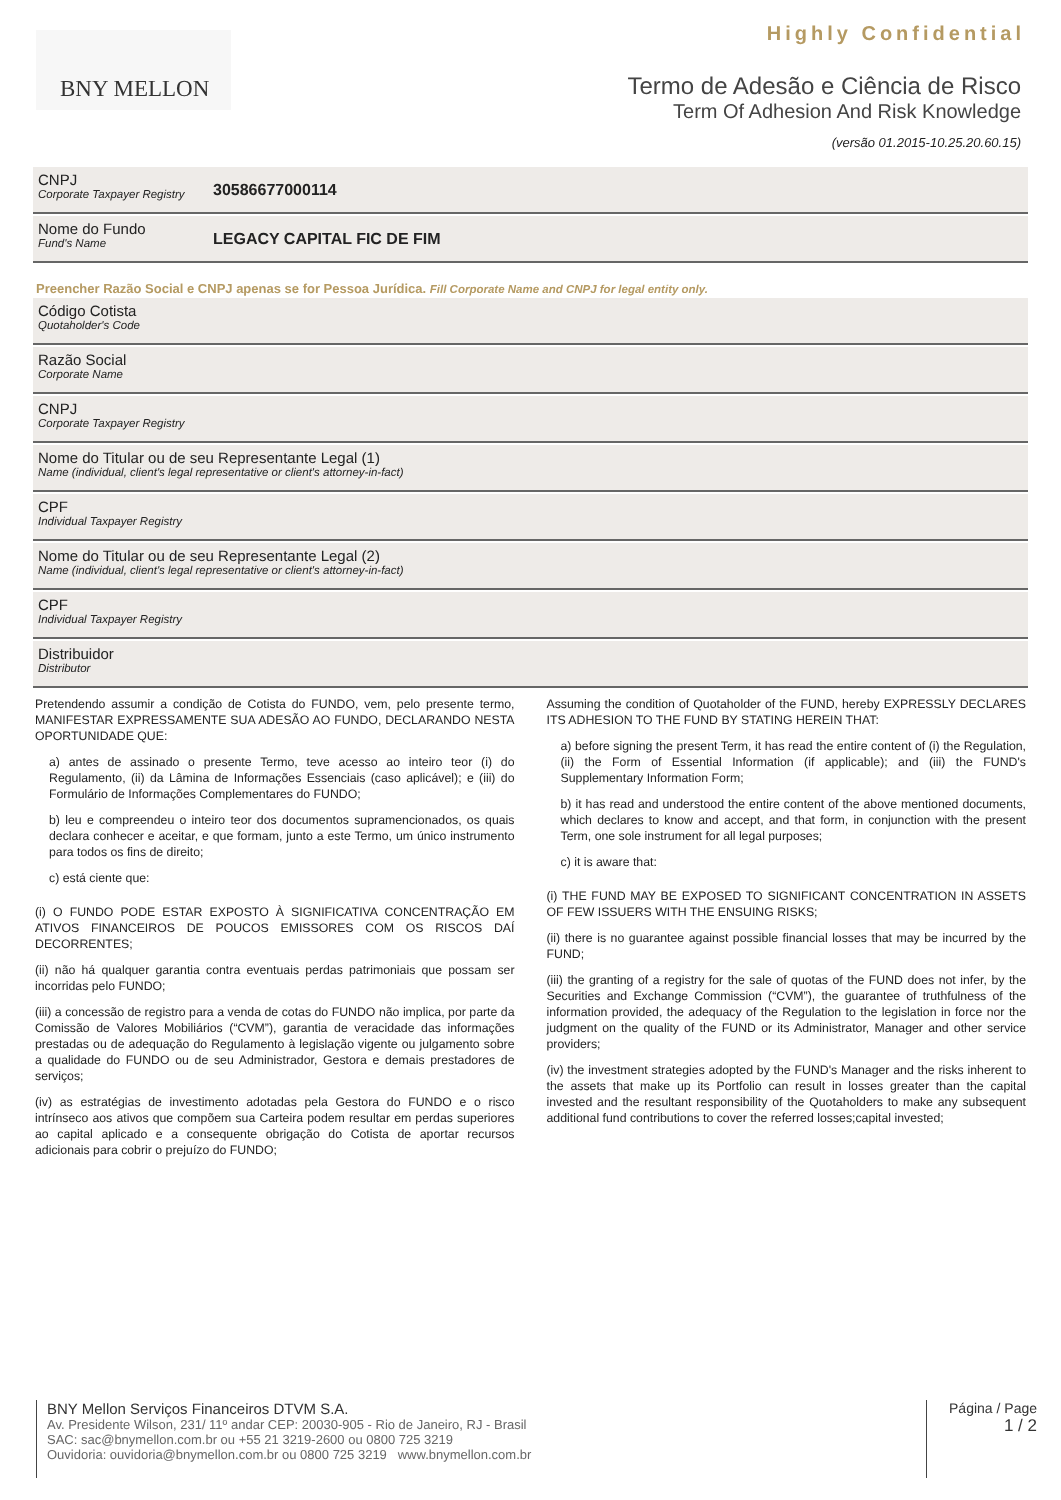Highly Confidential BNY MELLON
Termo de Adesão e Ciência de Risco
Term Of Adhesion And Risk Knowledge
(versão 01.2015-10.25.20.60.15)
CNPJ
Corporate Taxpayer Registry
30586677000114
Nome do Fundo
Fund's Name
LEGACY CAPITAL FIC DE FIM
Preencher Razão Social e CNPJ apenas se for Pessoa Jurídica. Fill Corporate Name and CNPJ for legal entity only.
Código Cotista
Quotaholder's Code
Razão Social
Corporate Name
CNPJ
Corporate Taxpayer Registry
Nome do Titular ou de seu Representante Legal (1)
Name (individual, client's legal representative or client's attorney-in-fact)
CPF
Individual Taxpayer Registry
Nome do Titular ou de seu Representante Legal (2)
Name (individual, client's legal representative or client's attorney-in-fact)
CPF
Individual Taxpayer Registry
Distribuidor
Distributor
Pretendendo assumir a condição de Cotista do FUNDO, vem, pelo presente termo, MANIFESTAR EXPRESSAMENTE SUA ADESÃO AO FUNDO, DECLARANDO NESTA OPORTUNIDADE QUE:
a) antes de assinado o presente Termo, teve acesso ao inteiro teor (i) do Regulamento, (ii) da Lâmina de Informações Essenciais (caso aplicável); e (iii) do Formulário de Informações Complementares do FUNDO;
b) leu e compreendeu o inteiro teor dos documentos supramencionados, os quais declara conhecer e aceitar, e que formam, junto a este Termo, um único instrumento para todos os fins de direito;
c) está ciente que:
(i) O FUNDO PODE ESTAR EXPOSTO À SIGNIFICATIVA CONCENTRAÇÃO EM ATIVOS FINANCEIROS DE POUCOS EMISSORES COM OS RISCOS DAÍ DECORRENTES;
(ii) não há qualquer garantia contra eventuais perdas patrimoniais que possam ser incorridas pelo FUNDO;
(iii) a concessão de registro para a venda de cotas do FUNDO não implica, por parte da Comissão de Valores Mobiliários (“CVM”), garantia de veracidade das informações prestadas ou de adequação do Regulamento à legislação vigente ou julgamento sobre a qualidade do FUNDO ou de seu Administrador, Gestora e demais prestadores de serviços;
(iv) as estratégias de investimento adotadas pela Gestora do FUNDO e o risco intrínseco aos ativos que compõem sua Carteira podem resultar em perdas superiores ao capital aplicado e a consequente obrigação do Cotista de aportar recursos adicionais para cobrir o prejuízo do FUNDO;
Assuming the condition of Quotaholder of the FUND, hereby EXPRESSLY DECLARES ITS ADHESION TO THE FUND BY STATING HEREIN THAT:
a) before signing the present Term, it has read the entire content of (i) the Regulation, (ii) the Form of Essential Information (if applicable); and (iii) the FUND's Supplementary Information Form;
b) it has read and understood the entire content of the above mentioned documents, which declares to know and accept, and that form, in conjunction with the present Term, one sole instrument for all legal purposes;
c) it is aware that:
(i) THE FUND MAY BE EXPOSED TO SIGNIFICANT CONCENTRATION IN ASSETS OF FEW ISSUERS WITH THE ENSUING RISKS;
(ii) there is no guarantee against possible financial losses that may be incurred by the FUND;
(iii) the granting of a registry for the sale of quotas of the FUND does not infer, by the Securities and Exchange Commission (“CVM”), the guarantee of truthfulness of the information provided, the adequacy of the Regulation to the legislation in force nor the judgment on the quality of the FUND or its Administrator, Manager and other service providers;
(iv) the investment strategies adopted by the FUND's Manager and the risks inherent to the assets that make up its Portfolio can result in losses greater than the capital invested and the resultant responsibility of the Quotaholders to make any subsequent additional fund contributions to cover the referred losses;capital invested;
BNY Mellon Serviços Financeiros DTVM S.A.
Av. Presidente Wilson, 231/ 11º andar CEP: 20030-905 - Rio de Janeiro, RJ - Brasil
SAC: sac@bnymellon.com.br ou +55 21 3219-2600 ou 0800 725 3219
Ouvidoria: ouvidoria@bnymellon.com.br ou 0800 725 3219 www.bnymellon.com.br
Página / Page
1 / 2